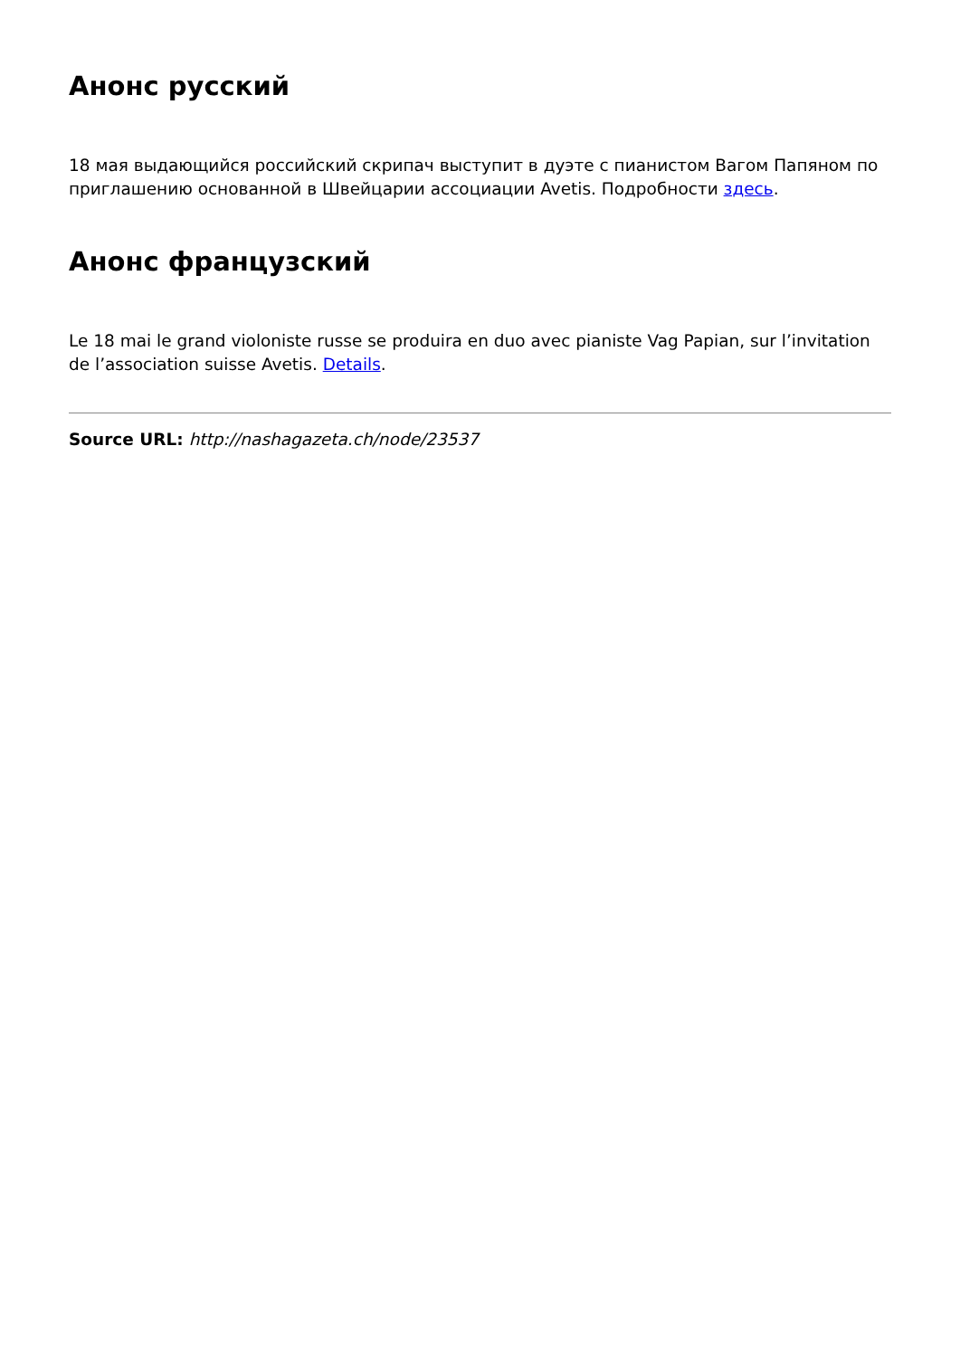Анонс русский
18 мая выдающийся российский скрипач выступит в дуэте с пианистом Вагом Папяном по приглашению основанной в Швейцарии ассоциации Avetis. Подробности здесь.
Анонс французский
Le 18 mai le grand violoniste russe se produira en duo avec pianiste Vag Papian, sur l’invitation de l’association suisse Avetis. Details.
Source URL: http://nashagazeta.ch/node/23537